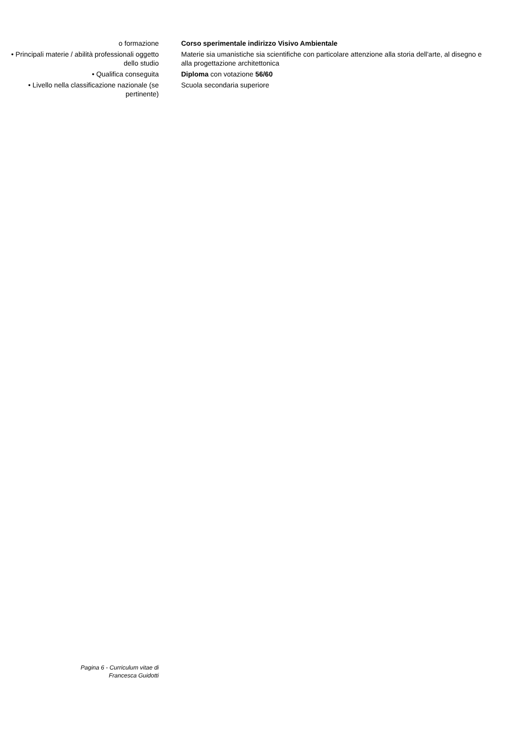| o formazione | Corso sperimentale indirizzo Visivo Ambientale |
| • Principali materie / abilità professionali oggetto dello studio | Materie sia umanistiche sia scientifiche con particolare attenzione alla storia dell'arte, al disegno e alla progettazione architettonica |
| • Qualifica conseguita | Diploma con votazione 56/60 |
| • Livello nella classificazione nazionale (se pertinente) | Scuola secondaria superiore |
Pagina 6 - Curriculum vitae di
Francesca Guidotti